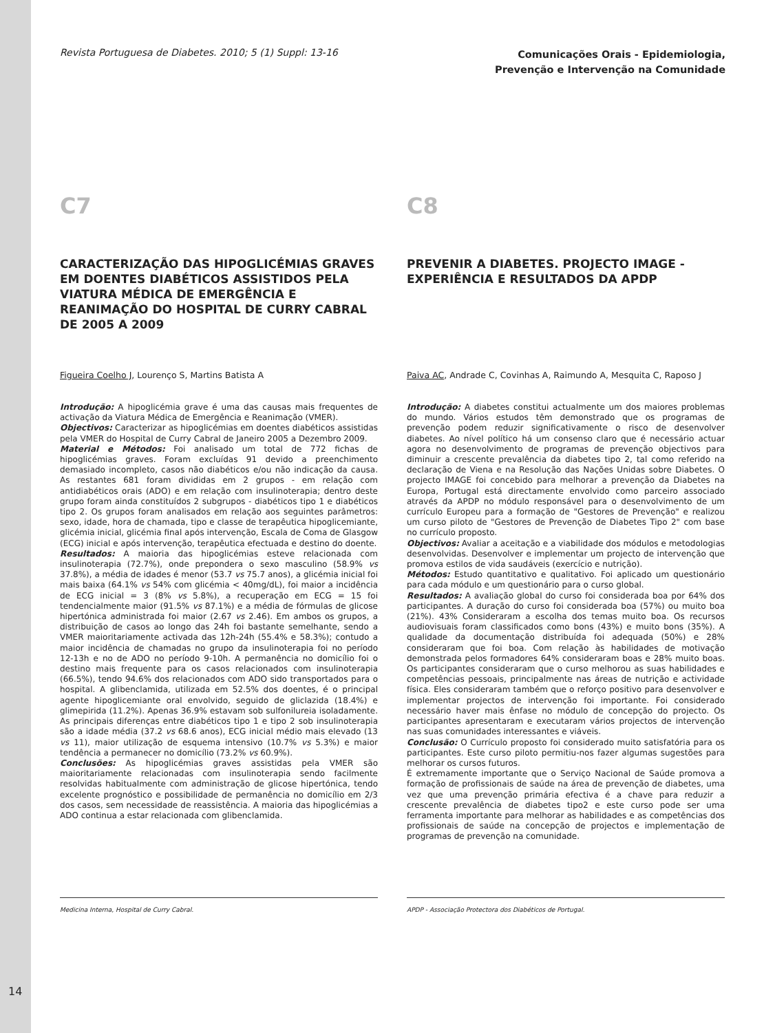Revista Portuguesa de Diabetes. 2010; 5 (1) Suppl: 13-16
Comunicações Orais - Epidemiologia,
Prevenção e Intervenção na Comunidade
C7
CARACTERIZAÇÃO DAS HIPOGLICÉMIAS GRAVES EM DOENTES DIABÉTICOS ASSISTIDOS PELA VIATURA MÉDICA DE EMERGÊNCIA E REANIMAÇÃO DO HOSPITAL DE CURRY CABRAL DE 2005 A 2009
Figueira Coelho J, Lourenço S, Martins Batista A
Introdução: A hipoglicémia grave é uma das causas mais frequentes de activação da Viatura Médica de Emergência e Reanimação (VMER).
Objectivos: Caracterizar as hipoglicémias em doentes diabéticos assistidas pela VMER do Hospital de Curry Cabral de Janeiro 2005 a Dezembro 2009.
Material e Métodos: Foi analisado um total de 772 fichas de hipoglicémias graves. Foram excluídas 91 devido a preenchimento demasiado incompleto, casos não diabéticos e/ou não indicação da causa. As restantes 681 foram divididas em 2 grupos - em relação com antidiabéticos orais (ADO) e em relação com insulinoterapia; dentro deste grupo foram ainda constituídos 2 subgrupos - diabéticos tipo 1 e diabéticos tipo 2. Os grupos foram analisados em relação aos seguintes parâmetros: sexo, idade, hora de chamada, tipo e classe de terapêutica hipoglicemiante, glicémia inicial, glicémia final após intervenção, Escala de Coma de Glasgow (ECG) inicial e após intervenção, terapêutica efectuada e destino do doente.
Resultados: A maioria das hipoglicémias esteve relacionada com insulinoterapia (72.7%), onde prepondera o sexo masculino (58.9% vs 37.8%), a média de idades é menor (53.7 vs 75.7 anos), a glicémia inicial foi mais baixa (64.1% vs 54% com glicémia < 40mg/dL), foi maior a incidência de ECG inicial = 3 (8% vs 5.8%), a recuperação em ECG = 15 foi tendencialmente maior (91.5% vs 87.1%) e a média de fórmulas de glicose hipertónica administrada foi maior (2.67 vs 2.46). Em ambos os grupos, a distribuição de casos ao longo das 24h foi bastante semelhante, sendo a VMER maioritariamente activada das 12h-24h (55.4% e 58.3%); contudo a maior incidência de chamadas no grupo da insulinoterapia foi no período 12-13h e no de ADO no período 9-10h. A permanência no domicílio foi o destino mais frequente para os casos relacionados com insulinoterapia (66.5%), tendo 94.6% dos relacionados com ADO sido transportados para o hospital. A glibenclamida, utilizada em 52.5% dos doentes, é o principal agente hipoglicemiante oral envolvido, seguido de gliclazida (18.4%) e glimepirida (11.2%). Apenas 36.9% estavam sob sulfonilureia isoladamente. As principais diferenças entre diabéticos tipo 1 e tipo 2 sob insulinoterapia são a idade média (37.2 vs 68.6 anos), ECG inicial médio mais elevado (13 vs 11), maior utilização de esquema intensivo (10.7% vs 5.3%) e maior tendência a permanecer no domicílio (73.2% vs 60.9%).
Conclusões: As hipoglicémias graves assistidas pela VMER são maioritariamente relacionadas com insulinoterapia sendo facilmente resolvidas habitualmente com administração de glicose hipertónica, tendo excelente prognóstico e possibilidade de permanência no domicílio em 2/3 dos casos, sem necessidade de reassistência. A maioria das hipoglicémias a ADO continua a estar relacionada com glibenclamida.
C8
PREVENIR A DIABETES. PROJECTO IMAGE - EXPERIÊNCIA E RESULTADOS DA APDP
Paiva AC, Andrade C, Covinhas A, Raimundo A, Mesquita C, Raposo J
Introdução: A diabetes constitui actualmente um dos maiores problemas do mundo. Vários estudos têm demonstrado que os programas de prevenção podem reduzir significativamente o risco de desenvolver diabetes. Ao nível político há um consenso claro que é necessário actuar agora no desenvolvimento de programas de prevenção objectivos para diminuir a crescente prevalência da diabetes tipo 2, tal como referido na declaração de Viena e na Resolução das Nações Unidas sobre Diabetes. O projecto IMAGE foi concebido para melhorar a prevenção da Diabetes na Europa, Portugal está directamente envolvido como parceiro associado através da APDP no módulo responsável para o desenvolvimento de um currículo Europeu para a formação de "Gestores de Prevenção" e realizou um curso piloto de "Gestores de Prevenção de Diabetes Tipo 2" com base no currículo proposto.
Objectivos: Avaliar a aceitação e a viabilidade dos módulos e metodologias desenvolvidas. Desenvolver e implementar um projecto de intervenção que promova estilos de vida saudáveis (exercício e nutrição).
Métodos: Estudo quantitativo e qualitativo. Foi aplicado um questionário para cada módulo e um questionário para o curso global.
Resultados: A avaliação global do curso foi considerada boa por 64% dos participantes. A duração do curso foi considerada boa (57%) ou muito boa (21%). 43% Consideraram a escolha dos temas muito boa. Os recursos audiovisuais foram classificados como bons (43%) e muito bons (35%). A qualidade da documentação distribuída foi adequada (50%) e 28% consideraram que foi boa. Com relação às habilidades de motivação demonstrada pelos formadores 64% consideraram boas e 28% muito boas. Os participantes consideraram que o curso melhorou as suas habilidades e competências pessoais, principalmente nas áreas de nutrição e actividade física. Eles consideraram também que o reforço positivo para desenvolver e implementar projectos de intervenção foi importante. Foi considerado necessário haver mais ênfase no módulo de concepção do projecto. Os participantes apresentaram e executaram vários projectos de intervenção nas suas comunidades interessantes e viáveis.
Conclusão: O Currículo proposto foi considerado muito satisfatória para os participantes. Este curso piloto permitiu-nos fazer algumas sugestões para melhorar os cursos futuros.
É extremamente importante que o Serviço Nacional de Saúde promova a formação de profissionais de saúde na área de prevenção de diabetes, uma vez que uma prevenção primária efectiva é a chave para reduzir a crescente prevalência de diabetes tipo2 e este curso pode ser uma ferramenta importante para melhorar as habilidades e as competências dos profissionais de saúde na concepção de projectos e implementação de programas de prevenção na comunidade.
Medicina Interna, Hospital de Curry Cabral. APDP - Associação Protectora dos Diabéticos de Portugal.
14